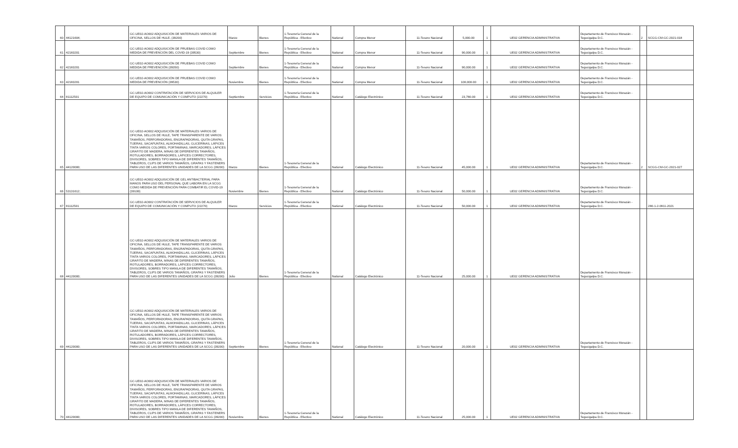| 60 | 44121604; | GC-UE02-AO002 ADQUISICIÓN DE MATERIALES VARIOS DE OFICINA, SELLOS DE HULE, (39200) | Marzo | Bienes | 1-Tesorería General de la República - Efectivo | National | Compra Menor | 11-Tesoro Nacional | 5,000.00 | 1 | UE02 GERENCIA ADMINISTRATIVA | Departamento de Francisco Morazán - Tegucigalpa D.C. | 2 | SCGG-CM-GC-2021-018 |
| 61 | 42183201 | GC-UE02-AO002 ADQUISICIÓN DE PRUEBAS COVID COMO MEDIDA DE PREVENCIÓN DEL COVID-19 (39530) | Septiembre | Bienes | 1-Tesorería General de la República - Efectivo | National | Compra Menor | 11-Tesoro Nacional | 90,000.00 | 1 | UE02 GERENCIA ADMINISTRATIVA | Departamento de Francisco Morazán - Tegucigalpa D.C. | | |
| 62 | 42183201 | GC-UE02-AO002 ADQUISICIÓN DE PRUEBAS COVID COMO MEDIDA DE PREVENCIÓN (39350) | Septiembre | Bienes | 1-Tesorería General de la República - Efectivo | National | Compra Menor | 11-Tesoro Nacional | 90,000.00 | 1 | UE02 GERENCIA ADMINISTRATIVA | Departamento de Francisco Morazán - Tegucigalpa D.C. | | |
| 63 | 42183201 | GC-UE02-AO002 ADQUISICIÓN DE PRUEBAS COVID COMO MEDIDA DE PREVENCIÓN (39530) | Noviembre | Bienes | 1-Tesorería General de la República - Efectivo | National | Compra Menor | 11-Tesoro Nacional | 100,000.00 | 1 | UE02 GERENCIA ADMINISTRATIVA | Departamento de Francisco Morazán - Tegucigalpa D.C. | | |
| 64 | 81112501 | GC-UE02-AO002 CONTRATACIÓN DE SERVICIOS DE ALQUILER DE EQUIPO DE COMUNICACIÓN Y COMPUTO (22270) | Septiembre | Servicios | 1-Tesorería General de la República - Efectivo | National | Catálogo Electrónico | 11-Tesoro Nacional | 23,780.00 | 1 | UE02 GERENCIA ADMINISTRATIVA | Departamento de Francisco Morazán - Tegucigalpa D.C. | | |
| 65 | 44120000; | GC-UE02-AO002 ADQUISICIÓN DE MATERIALES VARIOS DE OFICINA, SELLOS DE HULE, TAPE TRANSPARENTE DE VARIOS TAMAÑOS, PERFORADORAS, ENGRAPADORAS, QUITA GRAPAS, TIJERAS, SACAPUNTAS, ALMOHADILLAS, GLICERINAS, LÁPICES TINTA VARIOS COLORES, PORTAMINAS, MARCADORES, LÁPICES GRAFITO DE MADERA, MINAS DE DIFERENTES TAMAÑOS, ROTULADORES, BORRADORES, LÁPICES CORRECTORES, DIVISORES, SOBRES TIPO MANILA DE DIFERENTES TAMAÑOS, TABLEROS, CLIPS DE VARIOS TAMAÑOS, GRAPAS Y FASTENERS PARA USO DE LAS DIFERENTES UNIDADES DE LA SCGG (39200) | Marzo | Bienes | 1-Tesorería General de la República - Efectivo | National | Catálogo Electrónico | 11-Tesoro Nacional | 45,000.00 | 1 | UE02 GERENCIA ADMINISTRATIVA | Departamento de Francisco Morazán - Tegucigalpa D.C. | 2 | SCGG-CM-GC-2021-027 |
| 66 | 53131612; | GC-UE02-AO002 ADQUISICIÓN DE GEL ANTIBACTERIAL PARA MANOS PARA USO DEL PERSONAL QUE LABORA EN LA SCGG COMO MEDIDA DE PREVENCIÓN PARA COMBATIR EL COVID-19 (39100) | Noviembre | Bienes | 1-Tesorería General de la República - Efectivo | National | Catálogo Electrónico | 11-Tesoro Nacional | 50,000.00 | 1 | UE02 GERENCIA ADMINISTRATIVA | Departamento de Francisco Morazán - Tegucigalpa D.C. | | |
| 67 | 81112501 | GC-UE02-AO002 CONTRATACIÓN DE SERVICIOS DE ALQUILER DE EQUIPO DE COMUNICACIÓN Y COMPUTO (22270) | Marzo | Servicios | 1-Tesorería General de la República - Efectivo | National | Catálogo Electrónico | 11-Tesoro Nacional | 50,000.00 | 1 | UE02 GERENCIA ADMINISTRATIVA | Departamento de Francisco Morazán - Tegucigalpa D.C. | | 280-1-2-0911-2021 |
| 68 | 44120000; | GC-UE02-AO002 ADQUISICIÓN DE MATERIALES VARIOS DE OFICINA, SELLOS DE HULE, TAPE TRANSPARENTE DE VARIOS TAMAÑOS, PERFORADORAS, ENGRAPADORAS, QUITA GRAPAS, TIJERAS, SACAPUNTAS, ALMOHADILLAS, GLICERINAS, LÁPICES TINTA VARIOS COLORES, PORTAMINAS, MARCADORES, LÁPICES GRAFITO DE MADERA, MINAS DE DIFERENTES TAMAÑOS, ROTULADORES, BORRADORES, LÁPICES CORRECTORES, DIVISORES, SOBRES TIPO MANILA DE DIFERENTES TAMAÑOS, TABLEROS, CLIPS DE VARIOS TAMAÑOS, GRAPAS Y FASTENERS PARA USO DE LAS DIFERENTES UNIDADES DE LA SCGG (39200) | Julio | Bienes | 1-Tesorería General de la República - Efectivo | National | Catálogo Electrónico | 11-Tesoro Nacional | 25,000.00 | 1 | UE02 GERENCIA ADMINISTRATIVA | Departamento de Francisco Morazán - Tegucigalpa D.C. | | |
| 69 | 44120000; | GC-UE02-AO002 ADQUISICIÓN DE MATERIALES VARIOS DE OFICINA, SELLOS DE HULE, TAPE TRANSPARENTE DE VARIOS TAMAÑOS, PERFORADORAS, ENGRAPADORAS, QUITA GRAPAS, TIJERAS, SACAPUNTAS, ALMOHADILLAS, GLICERINAS, LÁPICES TINTA VARIOS COLORES, PORTAMINAS, MARCADORES, LÁPICES GRAFITO DE MADERA, MINAS DE DIFERENTES TAMAÑOS, ROTULADORES, BORRADORES, LÁPICES CORRECTORES, DIVISORES, SOBRES TIPO MANILA DE DIFERENTES TAMAÑOS, TABLEROS, CLIPS DE VARIOS TAMAÑOS, GRAPAS Y FASTENERS PARA USO DE LAS DIFERENTES UNIDADES DE LA SCGG (39200) | Septiembre | Bienes | 1-Tesorería General de la República - Efectivo | National | Catálogo Electrónico | 11-Tesoro Nacional | 20,000.00 | 1 | UE02 GERENCIA ADMINISTRATIVA | Departamento de Francisco Morazán - Tegucigalpa D.C. | | |
| 70 | 44120000; | GC-UE02-AO002 ADQUISICIÓN DE MATERIALES VARIOS DE OFICINA, SELLOS DE HULE, TAPE TRANSPARENTE DE VARIOS TAMAÑOS, PERFORADORAS, ENGRAPADORAS, QUITA GRAPAS, TIJERAS, SACAPUNTAS, ALMOHADILLAS, GLICERINAS, LÁPICES TINTA VARIOS COLORES, PORTAMINAS, MARCADORES, LÁPICES GRAFITO DE MADERA, MINAS DE DIFERENTES TAMAÑOS, ROTULADORES, BORRADORES, LÁPICES CORRECTORES, DIVISORES, SOBRES TIPO MANILA DE DIFERENTES TAMAÑOS, TABLEROS, CLIPS DE VARIOS TAMAÑOS, GRAPAS Y FASTENERS PARA USO DE LAS DIFERENTES UNIDADES DE LA SCGG (39200) | Noviembre | Bienes | 1-Tesorería General de la República - Efectivo | National | Catálogo Electrónico | 11-Tesoro Nacional | 25,000.00 | 1 | UE02 GERENCIA ADMINISTRATIVA | Departamento de Francisco Morazán - Tegucigalpa D.C. | | |